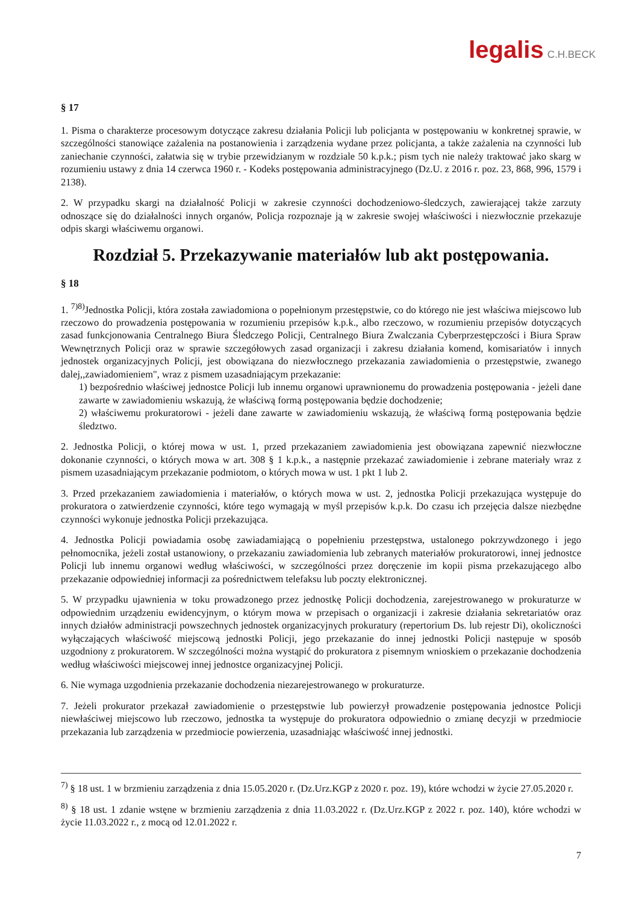legalis C.H.BECK
§ 17
1. Pisma o charakterze procesowym dotyczące zakresu działania Policji lub policjanta w postępowaniu w konkretnej sprawie, w szczególności stanowiące zażalenia na postanowienia i zarządzenia wydane przez policjanta, a także zażalenia na czynności lub zaniechanie czynności, załatwia się w trybie przewidzianym w rozdziale 50 k.p.k.; pism tych nie należy traktować jako skarg w rozumieniu ustawy z dnia 14 czerwca 1960 r. - Kodeks postępowania administracyjnego (Dz.U. z 2016 r. poz. 23, 868, 996, 1579 i 2138).
2. W przypadku skargi na działalność Policji w zakresie czynności dochodzeniowo-śledczych, zawierającej także zarzuty odnoszące się do działalności innych organów, Policja rozpoznaje ją w zakresie swojej właściwości i niezwłocznie przekazuje odpis skargi właściwemu organowi.
Rozdział 5. Przekazywanie materiałów lub akt postępowania.
§ 18
1. <sup>7)8)</sup>Jednostka Policji, która została zawiadomiona o popełnionym przestępstwie, co do którego nie jest właściwa miejscowo lub rzeczowo do prowadzenia postępowania w rozumieniu przepisów k.p.k., albo rzeczowo, w rozumieniu przepisów dotyczących zasad funkcjonowania Centralnego Biura Śledczego Policji, Centralnego Biura Zwalczania Cyberprzestępczości i Biura Spraw Wewnętrznych Policji oraz w sprawie szczegółowych zasad organizacji i zakresu działania komend, komisariatów i innych jednostek organizacyjnych Policji, jest obowiązana do niezwłocznego przekazania zawiadomienia o przestępstwie, zwanego dalej,,zawiadomieniem", wraz z pismem uzasadniającym przekazanie:
1) bezpośrednio właściwej jednostce Policji lub innemu organowi uprawnionemu do prowadzenia postępowania - jeżeli dane zawarte w zawiadomieniu wskazują, że właściwą formą postępowania będzie dochodzenie;
2) właściwemu prokuratorowi - jeżeli dane zawarte w zawiadomieniu wskazują, że właściwą formą postępowania będzie śledztwo.
2. Jednostka Policji, o której mowa w ust. 1, przed przekazaniem zawiadomienia jest obowiązana zapewnić niezwłoczne dokonanie czynności, o których mowa w art. 308 § 1 k.p.k., a następnie przekazać zawiadomienie i zebrane materiały wraz z pismem uzasadniającym przekazanie podmiotom, o których mowa w ust. 1 pkt 1 lub 2.
3. Przed przekazaniem zawiadomienia i materiałów, o których mowa w ust. 2, jednostka Policji przekazująca występuje do prokuratora o zatwierdzenie czynności, które tego wymagają w myśl przepisów k.p.k. Do czasu ich przejęcia dalsze niezbędne czynności wykonuje jednostka Policji przekazująca.
4. Jednostka Policji powiadamia osobę zawiadamiającą o popełnieniu przestępstwa, ustalonego pokrzywdzonego i jego pełnomocnika, jeżeli został ustanowiony, o przekazaniu zawiadomienia lub zebranych materiałów prokuratorowi, innej jednostce Policji lub innemu organowi według właściwości, w szczególności przez doręczenie im kopii pisma przekazującego albo przekazanie odpowiedniej informacji za pośrednictwem telefaksu lub poczty elektronicznej.
5. W przypadku ujawnienia w toku prowadzonego przez jednostkę Policji dochodzenia, zarejestrowanego w prokuraturze w odpowiednim urządzeniu ewidencyjnym, o którym mowa w przepisach o organizacji i zakresie działania sekretariatów oraz innych działów administracji powszechnych jednostek organizacyjnych prokuratury (repertorium Ds. lub rejestr Di), okoliczności wyłączających właściwość miejscową jednostki Policji, jego przekazanie do innej jednostki Policji następuje w sposób uzgodniony z prokuratorem. W szczególności można wystąpić do prokuratora z pisemnym wnioskiem o przekazanie dochodzenia według właściwości miejscowej innej jednostce organizacyjnej Policji.
6. Nie wymaga uzgodnienia przekazanie dochodzenia niezarejestrowanego w prokuraturze.
7. Jeżeli prokurator przekazał zawiadomienie o przestępstwie lub powierzył prowadzenie postępowania jednostce Policji niewłaściwej miejscowo lub rzeczowo, jednostka ta występuje do prokuratora odpowiednio o zmianę decyzji w przedmiocie przekazania lub zarządzenia w przedmiocie powierzenia, uzasadniając właściwość innej jednostki.
<sup>7)</sup> § 18 ust. 1 w brzmieniu zarządzenia z dnia 15.05.2020 r. (Dz.Urz.KGP z 2020 r. poz. 19), które wchodzi w życie 27.05.2020 r.
<sup>8)</sup> § 18 ust. 1 zdanie wstęne w brzmieniu zarządzenia z dnia 11.03.2022 r. (Dz.Urz.KGP z 2022 r. poz. 140), które wchodzi w życie 11.03.2022 r., z mocą od 12.01.2022 r.
7